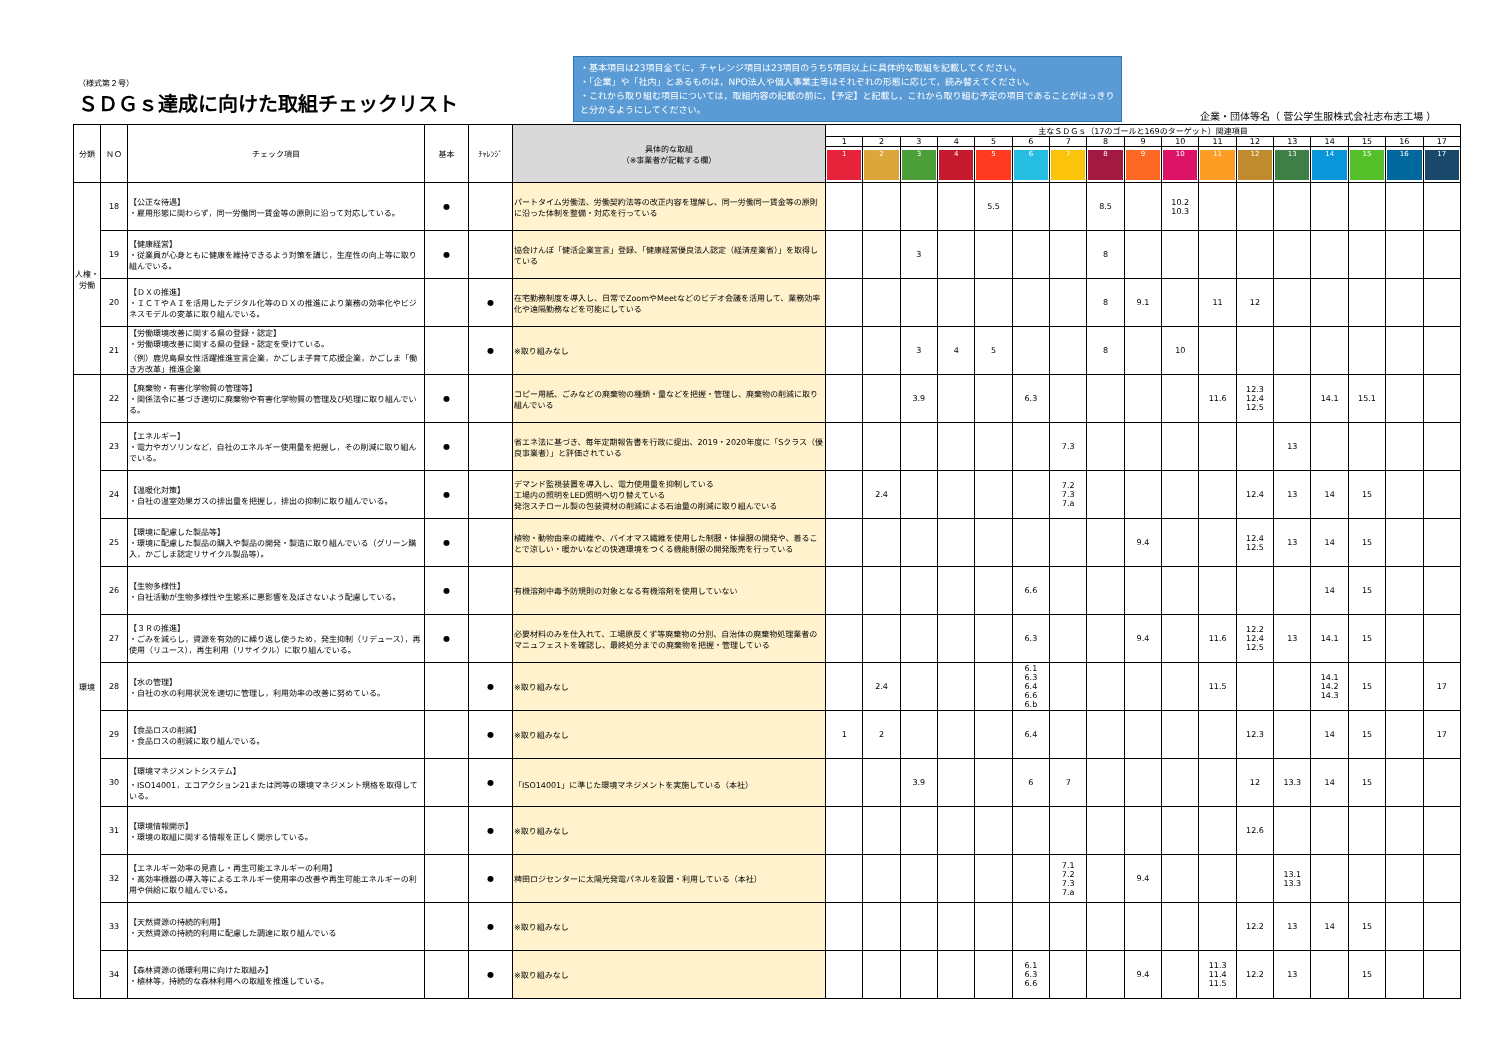（様式第２号）
ＳＤＧｓ達成に向けた取組チェックリスト
・基本項目は23項目全てに，チャレンジ項目は23項目のうち5項目以上に具体的な取組を記載してください。
・「企業」や「社内」とあるものは，NPO法人や個人事業主等はそれぞれの形態に応じて，読み替えてください。
・これから取り組む項目については，取組内容の記載の前に，【予定】と記載し，これから取り組む予定の項目であることがはっきりと分かるようにしてください。
企業・団体等名（ 菅公学生服株式会社志布志工場 ）
| 分類 | ＮＯ | チェック項目 | 基本 | ﾁｬﾚﾝｼﾞ | 具体的な取組 （※事業者が記載する欄） | 主なＳＤＧｓ（17のゴールと169のターゲット）関連項目 | | | | | | | | | | | | | | | | |
| --- | --- | --- | --- | --- | --- | --- | --- | --- | --- | --- | --- | --- | --- | --- | --- | --- | --- | --- | --- | --- | --- | --- |
| | | | | | | 1 | 2 | 3 | 4 | 5 | 6 | 7 | 8 | 9 | 10 | 11 | 12 | 13 | 14 | 15 | 16 | 17 |
| | | | | | | 1 | 2 | 3 | 4 | 5 | 6 | 7 | 8 | 9 | 10 | 11 | 12 | 13 | 14 | 15 | 16 | 17 |
| 人権・労働 | 18 | 【公正な待遇】 ・雇用形態に関わらず，同一労働同一賃金等の原則に沿って対応している。 | ● | | パートタイム労働法、労働契約法等の改正内容を理解し、同一労働同一賃金等の原則に沿った体制を整備・対応を行っている | | | | | 5.5 | | | 8.5 | | 10.2 10.3 | | | | | | | |
| | 19 | 【健康経営】 ・従業員が心身ともに健康を維持できるよう対策を講じ，生産性の向上等に取り組んでいる。 | ● | | 協会けんぽ「健活企業宣言」登録、「健康経営優良法人認定（経済産業省）」を取得している | | | 3 | | | | | 8 | | | | | | | | | |
| | 20 | 【ＤＸの推進】 ・ＩＣＴやＡＩを活用したデジタル化等のＤＸの推進により業務の効率化やビジネスモデルの変革に取り組んでいる。 | | ● | 在宅勤務制度を導入し、日常でZoomやMeetなどのビデオ会議を活用して、業務効率化や遠隔勤務などを可能にしている | | | | | | | | 8 | 9.1 | | 11 | 12 | | | | | |
| | 21 | 【労働環境改善に関する県の登録・認定】 ・労働環境改善に関する県の登録・認定を受けている。 （例）鹿児島県女性活躍推進宣言企業，かごしま子育て応援企業，かごしま「働き方改革」推進企業 | | ● | ※取り組みなし | | | 3 | 4 | 5 | | | 8 | | 10 | | | | | | | |
| 環境 | 22 | 【廃棄物・有害化学物質の管理等】 ・関係法令に基づき適切に廃棄物や有害化学物質の管理及び処理に取り組んでいる。 | ● | | コピー用紙、ごみなどの廃棄物の種類・量などを把握・管理し、廃棄物の削減に取り組んでいる | | | 3.9 | | | 6.3 | | | | | 11.6 | 12.3 12.4 12.5 | | 14.1 | 15.1 | | |
| | 23 | 【エネルギー】 ・電力やガソリンなど，自社のエネルギー使用量を把握し，その削減に取り組んでいる。 | ● | | 省エネ法に基づき、毎年定期報告書を行政に提出、2019・2020年度に「Sクラス（優良事業者）」と評価されている | | | | | | | 7.3 | | | | | | 13 | | | | |
| | 24 | 【温暖化対策】 ・自社の温室効果ガスの排出量を把握し，排出の抑制に取り組んでいる。 | ● | | デマンド監視装置を導入し、電力使用量を抑制している 工場内の照明をLED照明へ切り替えている 発泡スチロール製の包装資材の削減による石油量の削減に取り組んでいる | | 2.4 | | | | | 7.2 7.3 7.a | | | | | 12.4 | 13 | 14 | 15 | | |
| | 25 | 【環境に配慮した製品等】 ・環境に配慮した製品の購入や製品の開発・製造に取り組んでいる（グリーン購入，かごしま認定リサイクル製品等）。 | ● | | 植物・動物由来の繊維や、バイオマス繊維を使用した制服・体操服の開発や、着ることで涼しい・暖かいなどの快適環境をつくる機能制服の開発販売を行っている | | | | | | | | | 9.4 | | | 12.4 12.5 | 13 | 14 | 15 | | |
| | 26 | 【生物多様性】 ・自社活動が生物多様性や生態系に悪影響を及ぼさないよう配慮している。 | ● | | 有機溶剤中毒予防規則の対象となる有機溶剤を使用していない | | | | | | 6.6 | | | | | | | | 14 | 15 | | |
| | 27 | 【３Ｒの推進】 ・ごみを減らし，資源を有効的に繰り返し使うため，発生抑制（リデュース），再使用（リユース），再生利用（リサイクル）に取り組んでいる。 | ● | | 必要材料のみを仕入れて、工場原反くず等廃棄物の分別、自治体の廃棄物処理業者のマニュフェストを確認し、最終処分までの廃棄物を把握・管理している | | | | | | 6.3 | | | 9.4 | | 11.6 | 12.2 12.4 12.5 | 13 | 14.1 | 15 | | |
| | 28 | 【水の管理】 ・自社の水の利用状況を適切に管理し，利用効率の改善に努めている。 | | ● | ※取り組みなし | | 2.4 | | | | 6.1 6.3 6.4 6.6 6.b | | | | | 11.5 | | | 14.1 14.2 14.3 | 15 | | 17 |
| | 29 | 【食品ロスの削減】 ・食品ロスの削減に取り組んでいる。 | | ● | ※取り組みなし | 1 | 2 | | | | 6.4 | | | | | | 12.3 | | 14 | 15 | | 17 |
| | 30 | 【環境マネジメントシステム】 ・ISO14001，エコアクション21または同等の環境マネジメント規格を取得している。 | | ● | 「ISO14001」に準じた環境マネジメントを実施している（本社） | | | 3.9 | | | 6 | 7 | | | | | 12 | 13.3 | 14 | 15 | | |
| | 31 | 【環境情報開示】 ・環境の取組に関する情報を正しく開示している。 | | ● | ※取り組みなし | | | | | | | | | | | | 12.6 | | | | | |
| | 32 | 【エネルギー効率の見直し・再生可能エネルギーの利用】 ・高効率機器の導入等によるエネルギー使用率の改善や再生可能エネルギーの利用や供給に取り組んでいる。 | | ● | 稗田ロジセンターに太陽光発電パネルを設置・利用している（本社） | | | | | | | 7.1 7.2 7.3 7.a | | 9.4 | | | | 13.1 13.3 | | | | |
| | 33 | 【天然資源の持続的利用】 ・天然資源の持続的利用に配慮した調達に取り組んでいる | | ● | ※取り組みなし | | | | | | | | | | | | 12.2 | 13 | 14 | 15 | | |
| | 34 | 【森林資源の循環利用に向けた取組み】 ・植林等，持続的な森林利用への取組を推進している。 | | ● | ※取り組みなし | | | | | | 6.1 6.3 6.6 | | | 9.4 | | 11.3 11.4 11.5 | 12.2 | 13 | | 15 | | |